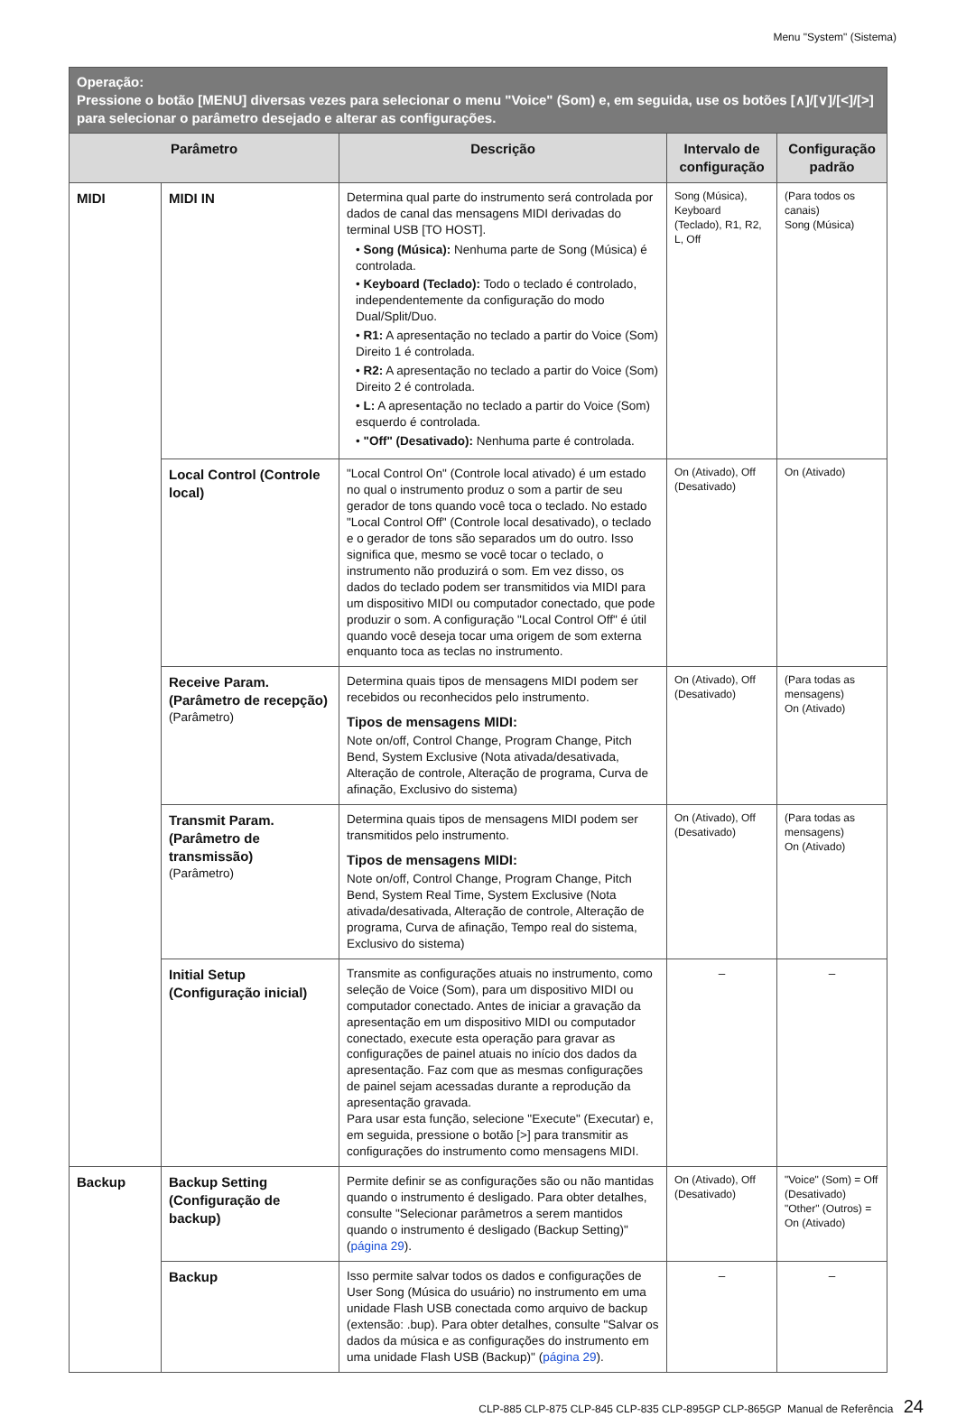Menu "System" (Sistema)
| Operação: Pressione o botão [MENU] diversas vezes para selecionar o menu "Voice" (Som) e, em seguida, use os botões [∧]/[∨]/[<]/[>] para selecionar o parâmetro desejado e alterar as configurações. | | | | |
| --- | --- | --- | --- | --- |
| Parâmetro | | Descrição | Intervalo de configuração | Configuração padrão |
| MIDI | MIDI IN | Determina qual parte do instrumento será controlada por dados de canal das mensagens MIDI derivadas do terminal USB [TO HOST]. • Song (Música): Nenhuma parte de Song (Música) é controlada. • Keyboard (Teclado): Todo o teclado é controlado, independentemente da configuração do modo Dual/Split/Duo. • R1: A apresentação no teclado a partir do Voice (Som) Direito 1 é controlada. • R2: A apresentação no teclado a partir do Voice (Som) Direito 2 é controlada. • L: A apresentação no teclado a partir do Voice (Som) esquerdo é controlada. • "Off" (Desativado): Nenhuma parte é controlada. | Song (Música), Keyboard (Teclado), R1, R2, L, Off | (Para todos os canais) Song (Música) |
| | Local Control (Controle local) | "Local Control On" (Controle local ativado) é um estado no qual o instrumento produz o som a partir de seu gerador de tons quando você toca o teclado. No estado "Local Control Off" (Controle local desativado), o teclado e o gerador de tons são separados um do outro. Isso significa que, mesmo se você tocar o teclado, o instrumento não produzirá o som. Em vez disso, os dados do teclado podem ser transmitidos via MIDI para um dispositivo MIDI ou computador conectado, que pode produzir o som. A configuração "Local Control Off" é útil quando você deseja tocar uma origem de som externa enquanto toca as teclas no instrumento. | On (Ativado), Off (Desativado) | On (Ativado) |
| | Receive Param. (Parâmetro de recepção) (Parâmetro) | Determina quais tipos de mensagens MIDI podem ser recebidos ou reconhecidos pelo instrumento. Tipos de mensagens MIDI: Note on/off, Control Change, Program Change, Pitch Bend, System Exclusive (Nota ativada/desativada, Alteração de controle, Alteração de programa, Curva de afinação, Exclusivo do sistema) | On (Ativado), Off (Desativado) | (Para todas as mensagens) On (Ativado) |
| | Transmit Param. (Parâmetro de transmissão) (Parâmetro) | Determina quais tipos de mensagens MIDI podem ser transmitidos pelo instrumento. Tipos de mensagens MIDI: Note on/off, Control Change, Program Change, Pitch Bend, System Real Time, System Exclusive (Nota ativada/desativada, Alteração de controle, Alteração de programa, Curva de afinação, Tempo real do sistema, Exclusivo do sistema) | On (Ativado), Off (Desativado) | (Para todas as mensagens) On (Ativado) |
| | Initial Setup (Configuração inicial) | Transmite as configurações atuais no instrumento, como seleção de Voice (Som), para um dispositivo MIDI ou computador conectado. Antes de iniciar a gravação da apresentação em um dispositivo MIDI ou computador conectado, execute esta operação para gravar as configurações de painel atuais no início dos dados da apresentação. Faz com que as mesmas configurações de painel sejam acessadas durante a reprodução da apresentação gravada. Para usar esta função, selecione "Execute" (Executar) e, em seguida, pressione o botão [>] para transmitir as configurações do instrumento como mensagens MIDI. | – | – |
| Backup | Backup Setting (Configuração de backup) | Permite definir se as configurações são ou não mantidas quando o instrumento é desligado. Para obter detalhes, consulte "Selecionar parâmetros a serem mantidos quando o instrumento é desligado (Backup Setting)" ( página 29 ). | On (Ativado), Off (Desativado) | "Voice" (Som) = Off (Desativado) "Other" (Outros) = On (Ativado) |
| | Backup | Isso permite salvar todos os dados e configurações de User Song (Música do usuário) no instrumento em uma unidade Flash USB conectada como arquivo de backup (extensão: .bup). Para obter detalhes, consulte "Salvar os dados da música e as configurações do instrumento em uma unidade Flash USB (Backup)" ( página 29 ). | – | – |
CLP-885 CLP-875 CLP-845 CLP-835 CLP-895GP CLP-865GP Manual de Referência 24